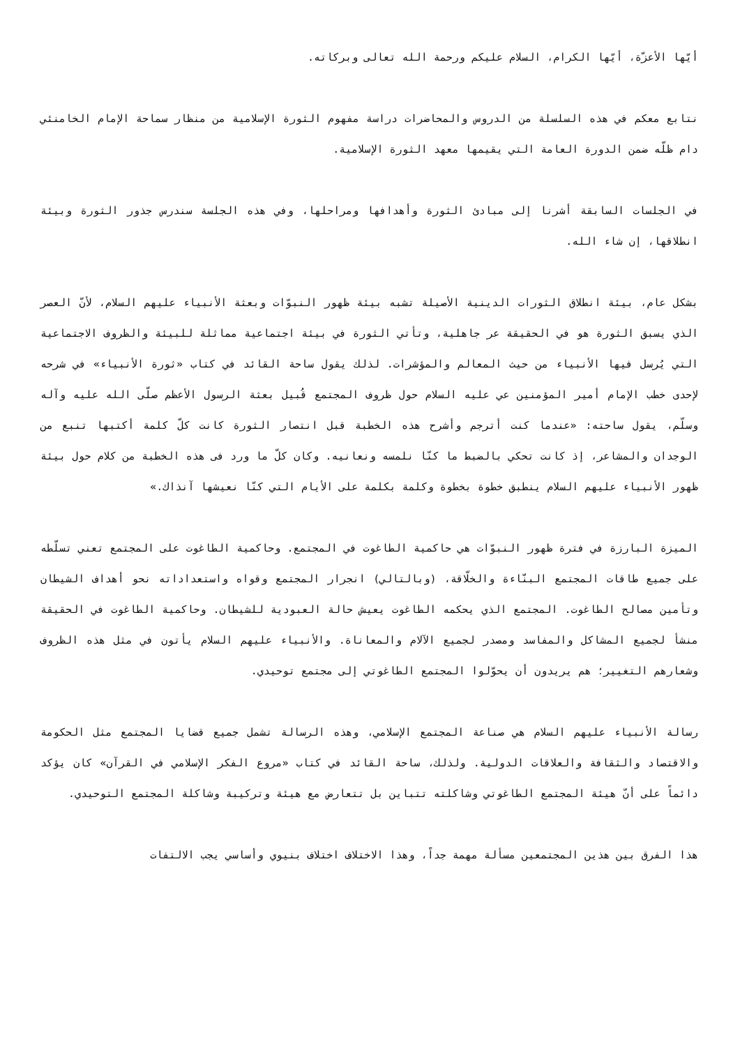أيّها الأعزّة، أيّها الكرام، السلام عليكم ورحمة الله تعالى وبركاته.
نتابع معكم في هذه السلسلة من الدروس والمحاضرات دراسة مفهوم الثورة الإسلامية من منظار سماحة الإمام الخامنئي دام ظلّه ضمن الدورة العامة التي يقيمها معهد الثورة الإسلامية.
في الجلسات السابقة أشرنا إلى مبادئ الثورة وأهدافها ومراحلها، وفي هذه الجلسة سندرس جذور الثورة وبيئة انطلاقها، إن شاء الله.
بشكل عام، بيئة انطلاق الثورات الدينية الأصيلة تشبه بيئة ظهور النبوّات وبعثة الأنبياء عليهم السلام، لأنّ العصر الذي يسبق الثورة هو في الحقيقة عر جاهلية، وتأتي الثورة في بيئة اجتماعية مماثلة للبيئة والظروف الاجتماعية التي يُرسل فيها الأنبياء من حيث المعالم والمؤشرات. لذلك يقول ساحة القائد في كتاب «ثورة الأنبياء» في شرحه لإحدى خطب الإمام أمير المؤمنين عي عليه السلام حول ظروف المجتمع قُبيل بعثة الرسول الأعظم صلّى الله عليه وآله وسلّم، يقول ساحته: «عندما كنت أترجم وأشرح هذه الخطبة قبل انتصار الثورة كانت كلّ كلمة أكتبها تنبع من الوجدان والمشاعر، إذ كانت تحكي بالضبط ما كنّا نلمسه ونعانيه. وكان كلّ ما ورد فى هذه الخطبة من كلام حول بيئة ظهور الأنبياء عليهم السلام ينطبق خطوة بخطوة وكلمة بكلمة على الأيام التي كنّا نعيشها آنذاك.»
الميزة البارزة في فترة ظهور النبوّات هي حاكمية الطاغوت في المجتمع. وحاكمية الطاغوت على المجتمع تعني تسلّطه على جميع طاقات المجتمع البنّاءة والخلّاقة، (وبالتالي) انجرار المجتمع وقواه واستعداداته نحو أهداف الشيطان وتأمين مصالح الطاغوت. المجتمع الذي يحكمه الطاغوت يعيش حالة العبودية للشيطان. وحاكمية الطاغوت في الحقيقة منشأ لجميع المشاكل والمفاسد ومصدر لجميع الآلام والمعاناة. والأنبياء عليهم السلام يأتون في مثل هذه الظروف وشعارهم التغيير؛ هم يريدون أن يحوّلوا المجتمع الطاغوتي إلى مجتمع توحيدي.
رسالة الأنبياء عليهم السلام هي صناعة المجتمع الإسلامي، وهذه الرسالة تشمل جميع قضايا المجتمع مثل الحكومة والاقتصاد والثقافة والعلاقات الدولية. ولذلك، ساحة القائد في كتاب «مروع الفكر الإسلامي في القرآن» كان يؤكد دائماً على أنّ هيئة المجتمع الطاغوتي وشاكلته تتباين بل تتعارض مع هيئة وتركيبة وشاكلة المجتمع التوحيدي.
هذا الفرق بين هذين المجتمعين مسألة مهمة جداً، وهذا الاختلاف اختلاف بنيوي وأساسي يجب الالتفات